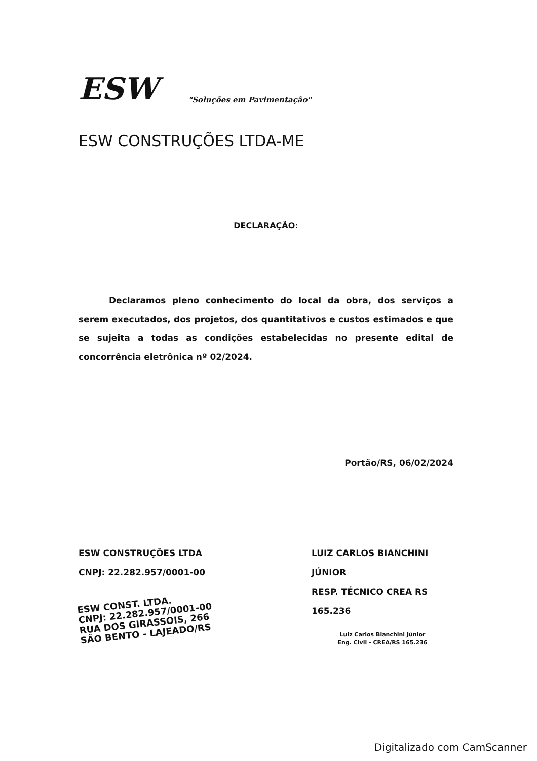ESW
"Soluções em Pavimentação"
ESW CONSTRUÇÕES LTDA-ME
DECLARAÇÃO:
Declaramos pleno conhecimento do local da obra, dos serviços a serem executados, dos projetos, dos quantitativos e custos estimados e que se sujeita a todas as condições estabelecidas no presente edital de concorrência eletrônica nº 02/2024.
Portão/RS, 06/02/2024
ESW CONSTRUÇÕES LTDA
CNPJ: 22.282.957/0001-00
ESW CONST. LTDA.
CNPJ: 22.282.957/0001-00
RUA DOS GIRASSOIS, 266
SÃO BENTO - LAJEADO/RS
LUIZ CARLOS BIANCHINI JÚNIOR
RESP. TÉCNICO CREA RS 165.236
Luiz Carlos Bianchini Júnior
Eng. Civil - CREA/RS 165.236
Digitalizado com CamScanner